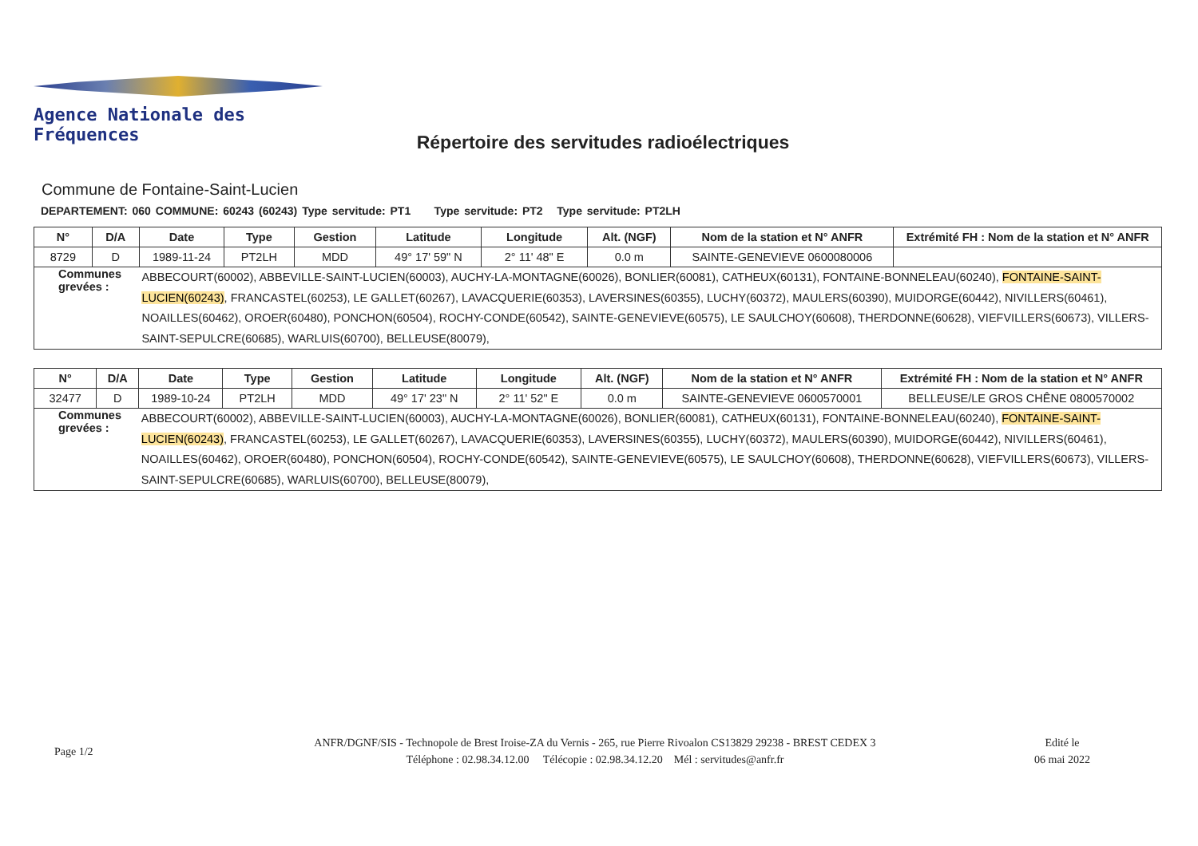Agence Nationale des Fréquences
Répertoire des servitudes radioélectriques
Commune de Fontaine-Saint-Lucien
DEPARTEMENT: 060 COMMUNE: 60243 (60243) Type servitude: PT1 Type servitude: PT2 Type servitude: PT2LH
| N° | D/A | Date | Type | Gestion | Latitude | Longitude | Alt. (NGF) | Nom de la station et N° ANFR | Extrémité FH : Nom de la station et N° ANFR |
| --- | --- | --- | --- | --- | --- | --- | --- | --- | --- |
| 8729 | D | 1989-11-24 | PT2LH | MDD | 49° 17' 59" N | 2° 11' 48" E | 0.0 m | SAINTE-GENEVIEVE 0600080006 | |
| Communes grevées : | | ABBECOURT(60002), ABBEVILLE-SAINT-LUCIEN(60003), AUCHY-LA-MONTAGNE(60026), BONLIER(60081), CATHEUX(60131), FONTAINE-BONNELEAU(60240), FONTAINE-SAINT-LUCIEN(60243) , FRANCASTEL(60253), LE GALLET(60267), LAVACQUERIE(60353), LAVERSINES(60355), LUCHY(60372), MAULERS(60390), MUIDORGE(60442), NIVILLERS(60461), NOAILLES(60462), OROER(60480), PONCHON(60504), ROCHY-CONDE(60542), SAINTE-GENEVIEVE(60575), LE SAULCHOY(60608), THERDONNE(60628), VIEFVILLERS(60673), VILLERS-SAINT-SEPULCRE(60685), WARLUIS(60700), BELLEUSE(80079), | | | | | | | |
| N° | D/A | Date | Type | Gestion | Latitude | Longitude | Alt. (NGF) | Nom de la station et N° ANFR | Extrémité FH : Nom de la station et N° ANFR |
| --- | --- | --- | --- | --- | --- | --- | --- | --- | --- |
| 32477 | D | 1989-10-24 | PT2LH | MDD | 49° 17' 23" N | 2° 11' 52" E | 0.0 m | SAINTE-GENEVIEVE 0600570001 | BELLEUSE/LE GROS CHÊNE 0800570002 |
| Communes grevées : | | ABBECOURT(60002), ABBEVILLE-SAINT-LUCIEN(60003), AUCHY-LA-MONTAGNE(60026), BONLIER(60081), CATHEUX(60131), FONTAINE-BONNELEAU(60240), FONTAINE-SAINT-LUCIEN(60243) , FRANCASTEL(60253), LE GALLET(60267), LAVACQUERIE(60353), LAVERSINES(60355), LUCHY(60372), MAULERS(60390), MUIDORGE(60442), NIVILLERS(60461), NOAILLES(60462), OROER(60480), PONCHON(60504), ROCHY-CONDE(60542), SAINTE-GENEVIEVE(60575), LE SAULCHOY(60608), THERDONNE(60628), VIEFVILLERS(60673), VILLERS-SAINT-SEPULCRE(60685), WARLUIS(60700), BELLEUSE(80079), | | | | | | | |
Page 1/2
ANFR/DGNF/SIS - Technopole de Brest Iroise-ZA du Vernis - 265, rue Pierre Rivoalon CS13829 29238 - BREST CEDEX 3
Téléphone : 02.98.34.12.00 Télécopie : 02.98.34.12.20 Mél : servitudes@anfr.fr
Edité le
06 mai 2022